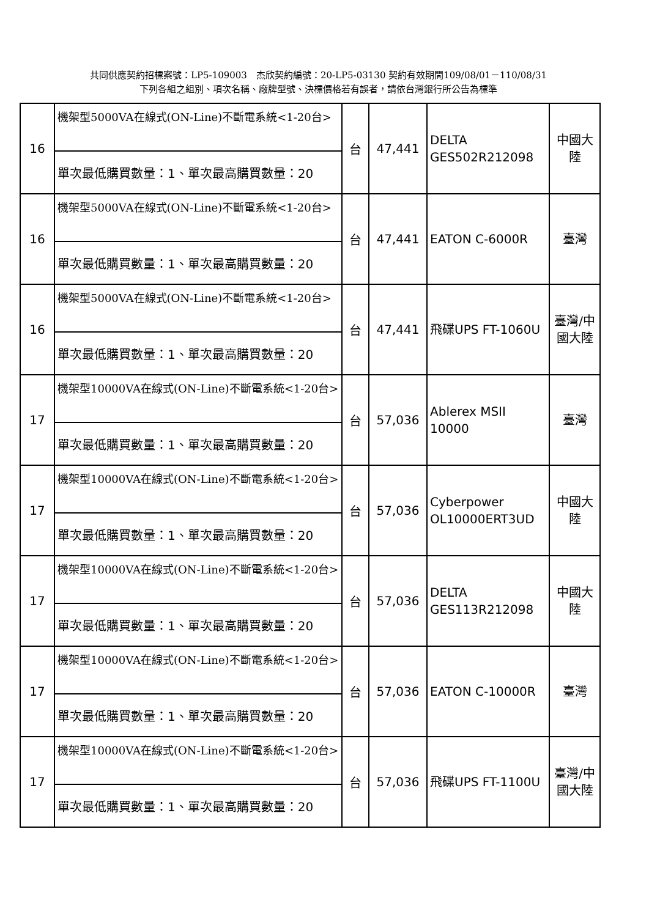共同供應契約招標案號：LP5-109003　杰欣契約編號：20-LP5-03130 契約有效期間109/08/01－110/08/31
下列各組之組別、項次名稱、廠牌型號、決標價格若有誤者，請依台灣銀行所公告為標準
| 16 | 機架型5000VA在線式(ON-Line)不斷電系統<1-20台> | 台 | 47,441 | DELTA GES502R212098 | 中國大陸 |
| | 單次最低購買數量：1、單次最高購買數量：20 | | | | |
| 16 | 機架型5000VA在線式(ON-Line)不斷電系統<1-20台> | 台 | 47,441 | EATON C-6000R | 臺灣 |
| | 單次最低購買數量：1、單次最高購買數量：20 | | | | |
| 16 | 機架型5000VA在線式(ON-Line)不斷電系統<1-20台> | 台 | 47,441 | 飛碟UPS FT-1060U | 臺灣/中國大陸 |
| | 單次最低購買數量：1、單次最高購買數量：20 | | | | |
| 17 | 機架型10000VA在線式(ON-Line)不斷電系統<1-20台> | 台 | 57,036 | Ablerex MSII 10000 | 臺灣 |
| | 單次最低購買數量：1、單次最高購買數量：20 | | | | |
| 17 | 機架型10000VA在線式(ON-Line)不斷電系統<1-20台> | 台 | 57,036 | Cyberpower OL10000ERT3UD | 中國大陸 |
| | 單次最低購買數量：1、單次最高購買數量：20 | | | | |
| 17 | 機架型10000VA在線式(ON-Line)不斷電系統<1-20台> | 台 | 57,036 | DELTA GES113R212098 | 中國大陸 |
| | 單次最低購買數量：1、單次最高購買數量：20 | | | | |
| 17 | 機架型10000VA在線式(ON-Line)不斷電系統<1-20台> | 台 | 57,036 | EATON C-10000R | 臺灣 |
| | 單次最低購買數量：1、單次最高購買數量：20 | | | | |
| 17 | 機架型10000VA在線式(ON-Line)不斷電系統<1-20台> | 台 | 57,036 | 飛碟UPS FT-1100U | 臺灣/中國大陸 |
| | 單次最低購買數量：1、單次最高購買數量：20 | | | | |